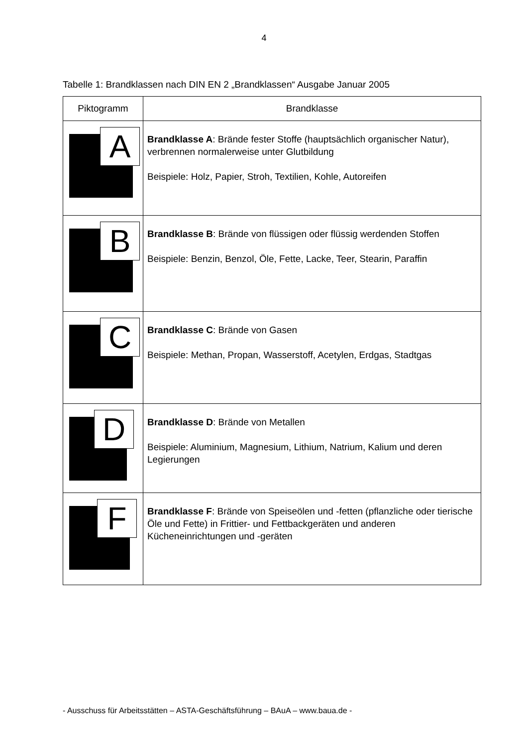4
Tabelle 1: Brandklassen nach DIN EN 2 „Brandklassen“ Ausgabe Januar 2005
| Piktogramm | Brandklasse |
| --- | --- |
| A | Brandklasse A : Brände fester Stoffe (hauptsächlich organischer Natur), verbrennen normalerweise unter Glutbildung Beispiele: Holz, Papier, Stroh, Textilien, Kohle, Autoreifen |
| B | Brandklasse B : Brände von flüssigen oder flüssig werdenden Stoffen Beispiele: Benzin, Benzol, Öle, Fette, Lacke, Teer, Stearin, Paraffin |
| C | Brandklasse C : Brände von Gasen Beispiele: Methan, Propan, Wasserstoff, Acetylen, Erdgas, Stadtgas |
| D | Brandklasse D : Brände von Metallen Beispiele: Aluminium, Magnesium, Lithium, Natrium, Kalium und deren Legierungen |
| F | Brandklasse F : Brände von Speiseölen und -fetten (pflanzliche oder tierische Öle und Fette) in Frittier- und Fettbackgeräten und anderen Kücheneinrichtungen und -geräten |
- Ausschuss für Arbeitsstätten – ASTA-Geschäftsführung – BAuA – www.baua.de -